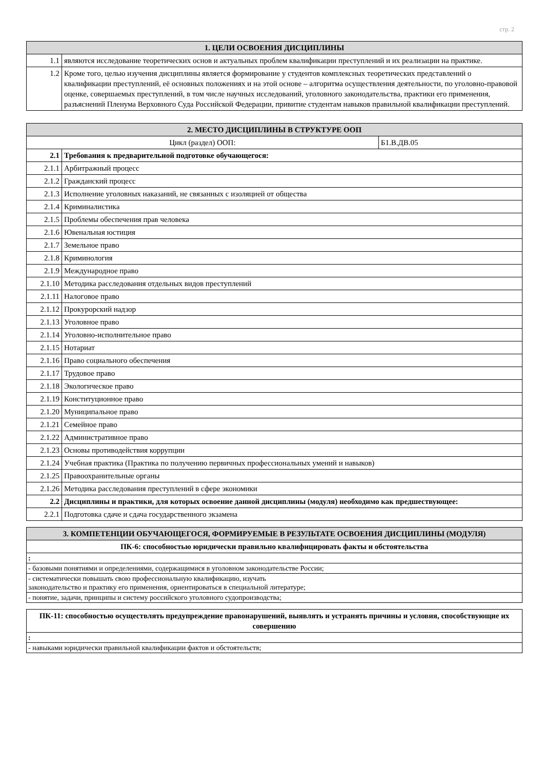стр. 2
| 1. ЦЕЛИ ОСВОЕНИЯ ДИСЦИПЛИНЫ | |
| --- | --- |
| 1.1 | являются исследование теоретических основ и актуальных проблем квалификации преступлений и их реализации на практике. |
| 1.2 | Кроме того, целью изучения дисциплины является формирование у студентов комплексных теоретических представлений о квалификации преступлений, её основных положениях и на этой основе – алгоритма осуществления деятельности, по уголовно-правовой оценке, совершаемых преступлений, в том числе научных исследований, уголовного законодательства, практики его применения, разъяснений Пленума Верховного Суда Российской Федерации, привитие студентам навыков правильной квалификации преступлений. |
| 2. МЕСТО ДИСЦИПЛИНЫ В СТРУКТУРЕ ООП | | |
| --- | --- | --- |
| Цикл (раздел) ООП: | | Б1.В.ДВ.05 |
| 2.1 | Требования к предварительной подготовке обучающегося: | |
| 2.1.1 | Арбитражный процесс | |
| 2.1.2 | Гражданский процесс | |
| 2.1.3 | Исполнение уголовных наказаний, не связанных с изоляцией от общества | |
| 2.1.4 | Криминалистика | |
| 2.1.5 | Проблемы обеспечения прав человека | |
| 2.1.6 | Ювенальная юстиция | |
| 2.1.7 | Земельное право | |
| 2.1.8 | Криминология | |
| 2.1.9 | Международное право | |
| 2.1.10 | Методика расследования отдельных видов преступлений | |
| 2.1.11 | Налоговое право | |
| 2.1.12 | Прокурорский надзор | |
| 2.1.13 | Уголовное право | |
| 2.1.14 | Уголовно-исполнительное право | |
| 2.1.15 | Нотариат | |
| 2.1.16 | Право социального обеспечения | |
| 2.1.17 | Трудовое право | |
| 2.1.18 | Экологическое право | |
| 2.1.19 | Конституционное право | |
| 2.1.20 | Муниципальное право | |
| 2.1.21 | Семейное право | |
| 2.1.22 | Административное право | |
| 2.1.23 | Основы противодействия коррупции | |
| 2.1.24 | Учебная практика (Практика по получению первичных профессиональных умений и навыков) | |
| 2.1.25 | Правоохранительные органы | |
| 2.1.26 | Методика расследования преступлений в сфере экономики | |
| 2.2 | Дисциплины и практики, для которых освоение данной дисциплины (модуля) необходимо как предшествующее: | |
| 2.2.1 | Подготовка сдаче и сдача государственного экзамена | |
| 3. КОМПЕТЕНЦИИ ОБУЧАЮЩЕГОСЯ, ФОРМИРУЕМЫЕ В РЕЗУЛЬТАТЕ ОСВОЕНИЯ ДИСЦИПЛИНЫ (МОДУЛЯ) |
| --- |
| ПК-6: способностью юридически правильно квалифицировать факты и обстоятельства |
| : |
| - базовыми понятиями и определениями, содержащимися в уголовном законодательстве России; |
| - систематически повышать свою профессиональную квалификацию, изучать законодательство и практику его применения, ориентироваться в специальной литературе; |
| - понятие, задачи, принципы и систему российского уголовного судопроизводства; |
| ПК-11: способностью осуществлять предупреждение правонарушений, выявлять и устранять причины и условия, способствующие их совершению |
| : |
| - навыками юридически правильной квалификации фактов и обстоятельств; |